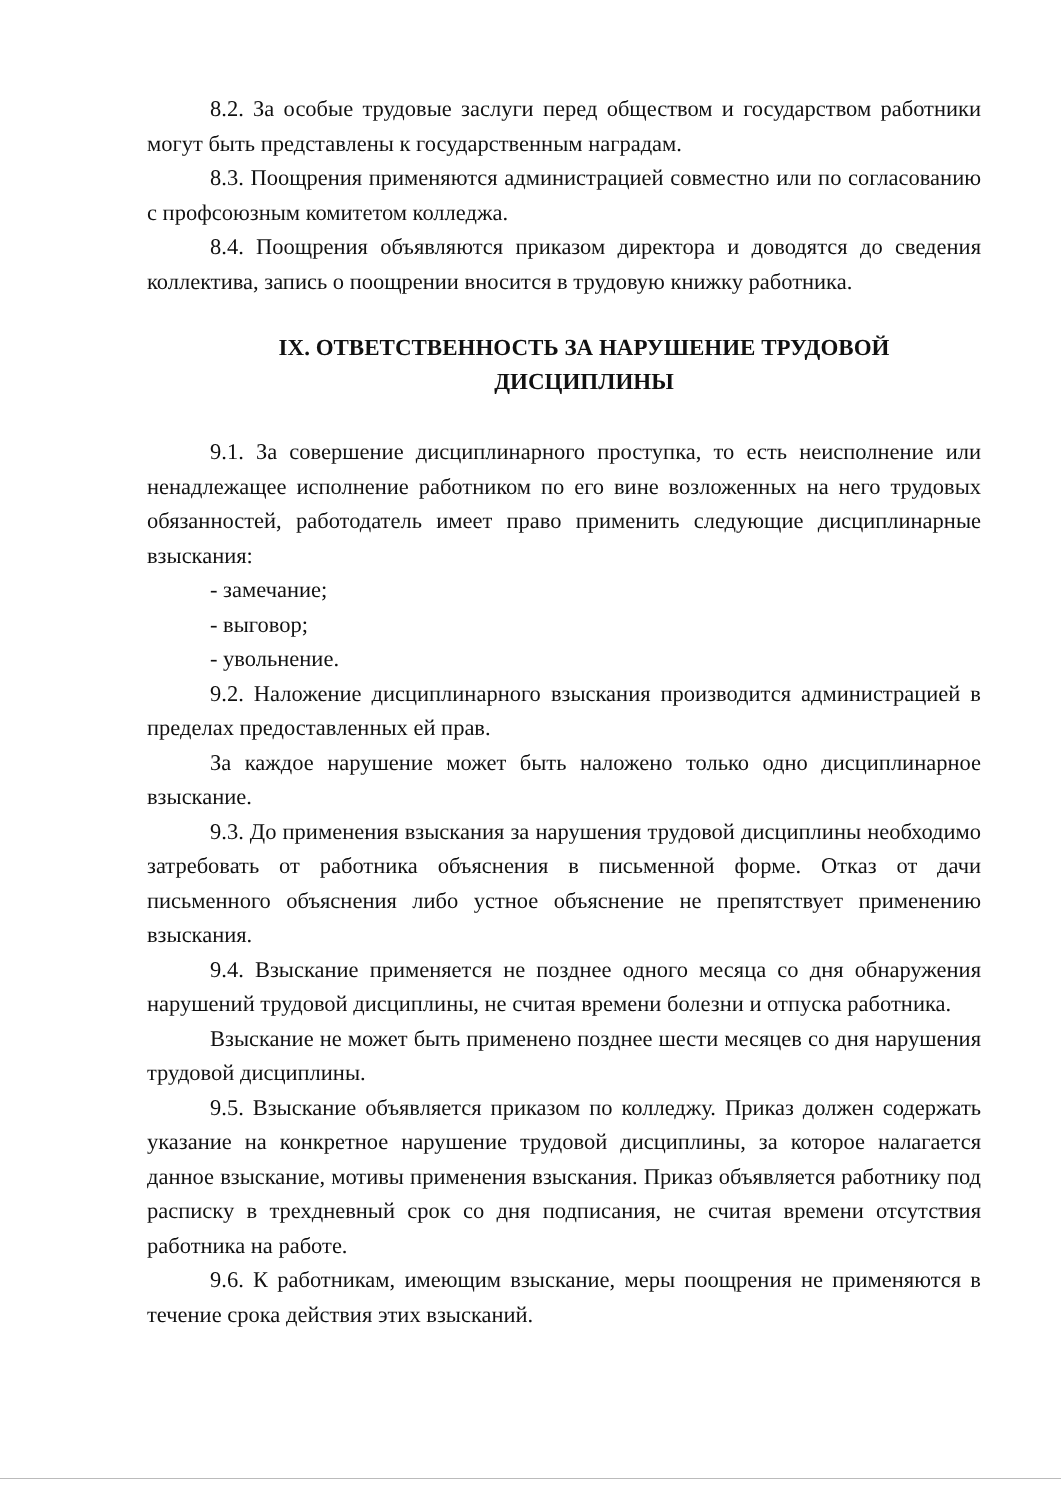8.2. За особые трудовые заслуги перед обществом и государством работники могут быть представлены к государственным наградам.
8.3. Поощрения применяются администрацией совместно или по согласованию с профсоюзным комитетом колледжа.
8.4. Поощрения объявляются приказом директора и доводятся до сведения коллектива, запись о поощрении вносится в трудовую книжку работника.
IX. ОТВЕТСТВЕННОСТЬ ЗА НАРУШЕНИЕ ТРУДОВОЙ
ДИСЦИПЛИНЫ
9.1. За совершение дисциплинарного проступка, то есть неисполнение или ненадлежащее исполнение работником по его вине возложенных на него трудовых обязанностей, работодатель имеет право применить следующие дисциплинарные взыскания:
- замечание;
- выговор;
- увольнение.
9.2. Наложение дисциплинарного взыскания производится администрацией в пределах предоставленных ей прав.
За каждое нарушение может быть наложено только одно дисциплинарное взыскание.
9.3. До применения взыскания за нарушения трудовой дисциплины необходимо затребовать от работника объяснения в письменной форме. Отказ от дачи письменного объяснения либо устное объяснение не препятствует применению взыскания.
9.4. Взыскание применяется не позднее одного месяца со дня обнаружения нарушений трудовой дисциплины, не считая времени болезни и отпуска работника.
Взыскание не может быть применено позднее шести месяцев со дня нарушения трудовой дисциплины.
9.5. Взыскание объявляется приказом по колледжу. Приказ должен содержать указание на конкретное нарушение трудовой дисциплины, за которое налагается данное взыскание, мотивы применения взыскания. Приказ объявляется работнику под расписку в трехдневный срок со дня подписания, не считая времени отсутствия работника на работе.
9.6. К работникам, имеющим взыскание, меры поощрения не применяются в течение срока действия этих взысканий.